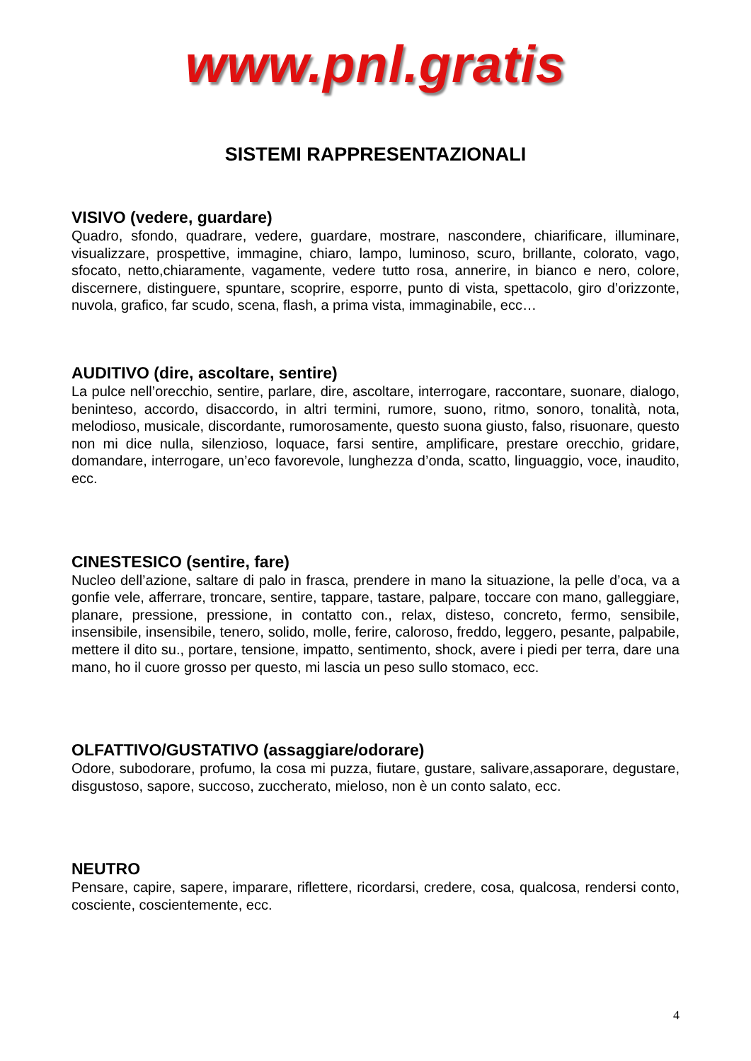www.pnl.gratis
SISTEMI RAPPRESENTAZIONALI
VISIVO (vedere, guardare)
Quadro, sfondo, quadrare, vedere, guardare, mostrare, nascondere, chiarificare, illuminare, visualizzare, prospettive, immagine, chiaro, lampo, luminoso, scuro, brillante, colorato, vago, sfocato, netto,chiaramente, vagamente, vedere tutto rosa, annerire, in bianco e nero, colore, discernere, distinguere, spuntare, scoprire, esporre, punto di vista, spettacolo, giro d’orizzonte, nuvola, grafico, far scudo, scena, flash, a prima vista, immaginabile, ecc…
AUDITIVO (dire, ascoltare, sentire)
La pulce nell’orecchio, sentire, parlare, dire, ascoltare, interrogare, raccontare, suonare, dialogo, beninteso, accordo, disaccordo, in altri termini, rumore, suono, ritmo, sonoro, tonalità, nota, melodioso, musicale, discordante, rumorosamente, questo suona giusto, falso, risuonare, questo non mi dice nulla, silenzioso, loquace, farsi sentire, amplificare, prestare orecchio, gridare, domandare, interrogare, un’eco favorevole, lunghezza d’onda, scatto, linguaggio, voce, inaudito, ecc.
CINESTESICO (sentire, fare)
Nucleo dell’azione, saltare di palo in frasca, prendere in mano la situazione, la pelle d’oca, va a gonfie vele, afferrare, troncare, sentire, tappare, tastare, palpare, toccare con mano, galleggiare, planare, pressione, pressione, in contatto con., relax, disteso, concreto, fermo, sensibile, insensibile, insensibile, tenero, solido, molle, ferire, caloroso, freddo, leggero, pesante, palpabile, mettere il dito su., portare, tensione, impatto, sentimento, shock, avere i piedi per terra, dare una mano, ho il cuore grosso per questo, mi lascia un peso sullo stomaco, ecc.
OLFATTIVO/GUSTATIVO (assaggiare/odorare)
Odore, subodorare, profumo, la cosa mi puzza, fiutare, gustare, salivare,assaporare, degustare, disgustoso, sapore, succoso, zuccherato, mieloso, non è un conto salato, ecc.
NEUTRO
Pensare, capire, sapere, imparare, riflettere, ricordarsi, credere, cosa, qualcosa, rendersi conto, cosciente, coscientemente, ecc.
4